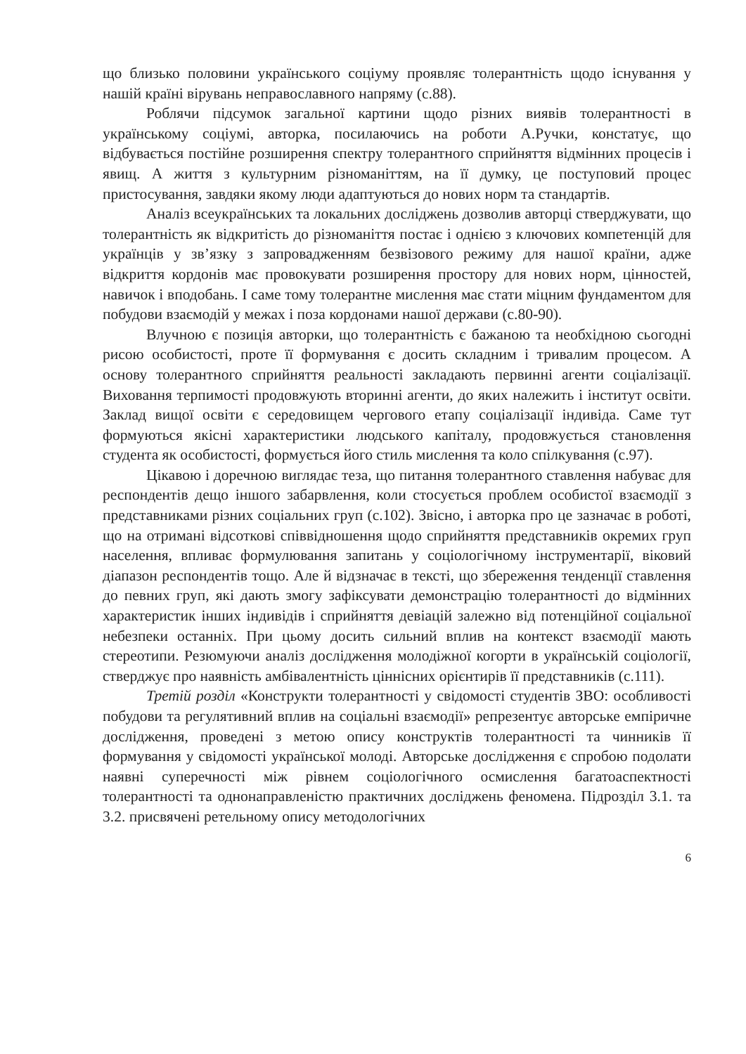що близько половини українського соціуму проявляє толерантність щодо існування у нашій країні вірувань неправославного напряму (с.88).
Роблячи підсумок загальної картини щодо різних виявів толерантності в українському соціумі, авторка, посилаючись на роботи А.Ручки, констатує, що відбувається постійне розширення спектру толерантного сприйняття відмінних процесів і явищ. А життя з культурним різноманіттям, на її думку, це поступовий процес пристосування, завдяки якому люди адаптуються до нових норм та стандартів.
Аналіз всеукраїнських та локальних досліджень дозволив авторці стверджувати, що толерантність як відкритість до різноманіття постає і однією з ключових компетенцій для українців у зв’язку з запровадженням безвізового режиму для нашої країни, адже відкриття кордонів має провокувати розширення простору для нових норм, цінностей, навичок і вподобань. І саме тому толерантне мислення має стати міцним фундаментом для побудови взаємодій у межах і поза кордонами нашої держави (с.80-90).
Влучною є позиція авторки, що толерантність є бажаною та необхідною сьогодні рисою особистості, проте її формування є досить складним і тривалим процесом. А основу толерантного сприйняття реальності закладають первинні агенти соціалізації. Виховання терпимості продовжують вторинні агенти, до яких належить і інститут освіти. Заклад вищої освіти є середовищем чергового етапу соціалізації індивіда. Саме тут формуються якісні характеристики людського капіталу, продовжується становлення студента як особистості, формується його стиль мислення та коло спілкування (с.97).
Цікавою і доречною виглядає теза, що питання толерантного ставлення набуває для респондентів дещо іншого забарвлення, коли стосується проблем особистої взаємодії з представниками різних соціальних груп (с.102). Звісно, і авторка про це зазначає в роботі, що на отримані відсоткові співвідношення щодо сприйняття представників окремих груп населення, впливає формулювання запитань у соціологічному інструментарії, віковий діапазон респондентів тощо. Але й відзначає в тексті, що збереження тенденції ставлення до певних груп, які дають змогу зафіксувати демонстрацію толерантності до відмінних характеристик інших індивідів і сприйняття девіацій залежно від потенційної соціальної небезпеки останніх. При цьому досить сильний вплив на контекст взаємодії мають стереотипи. Резюмуючи аналіз дослідження молодіжної когорти в українській соціології, стверджує про наявність амбівалентність ціннісних орієнтирів її представників (с.111).
Третій розділ «Конструкти толерантності у свідомості студентів ЗВО: особливості побудови та регулятивний вплив на соціальні взаємодії» репрезентує авторське емпіричне дослідження, проведені з метою опису конструктів толерантності та чинників її формування у свідомості української молоді. Авторське дослідження є спробою подолати наявні суперечності між рівнем соціологічного осмислення багатоаспектності толерантності та однонаправленістю практичних досліджень феномена. Підрозділ 3.1. та 3.2. присвячені ретельному опису методологічних
6